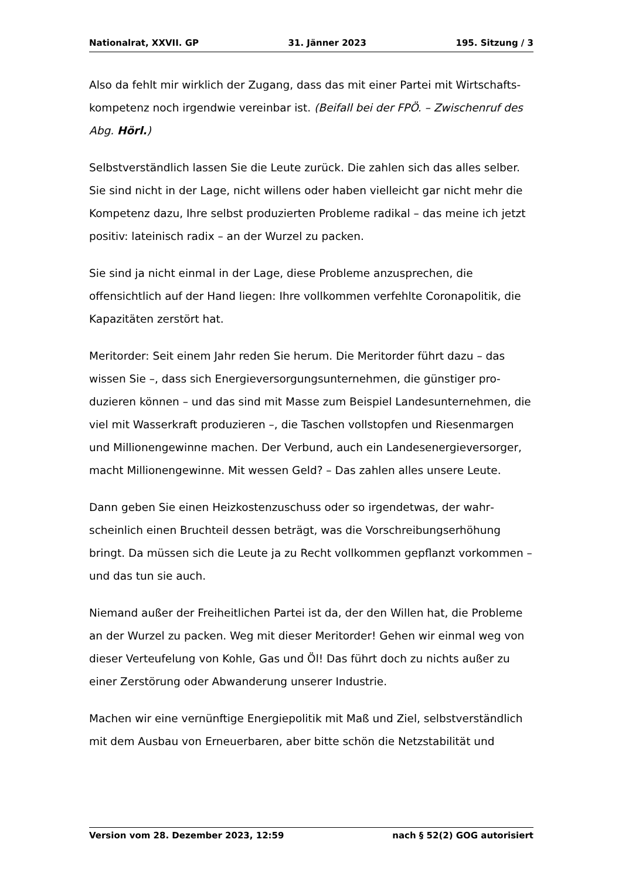Nationalrat, XXVII. GP 31. Jänner 2023 195. Sitzung / 3
Also da fehlt mir wirklich der Zugang, dass das mit einer Partei mit Wirtschafts­kompetenz noch irgendwie vereinbar ist. (Beifall bei der FPÖ. – Zwischenruf des Abg. Hörl.)
Selbstverständlich lassen Sie die Leute zurück. Die zahlen sich das alles selber. Sie sind nicht in der Lage, nicht willens oder haben vielleicht gar nicht mehr die Kompetenz dazu, Ihre selbst produzierten Probleme radikal – das meine ich jetzt positiv: lateinisch radix – an der Wurzel zu packen.
Sie sind ja nicht einmal in der Lage, diese Probleme anzusprechen, die offensicht­lich auf der Hand liegen: Ihre vollkommen verfehlte Coronapolitik, die Kapa­zitäten zerstört hat.
Meritorder: Seit einem Jahr reden Sie herum. Die Meritorder führt dazu – das wissen Sie –, dass sich Energieversorgungsunternehmen, die günstiger pro­duzieren können – und das sind mit Masse zum Beispiel Landesunternehmen, die viel mit Wasserkraft produzieren –, die Taschen vollstopfen und Rie­senmargen und Millionengewinne machen. Der Verbund, auch ein Landesener­gieversorger, macht Millionengewinne. Mit wessen Geld? – Das zahlen alles unsere Leute.
Dann geben Sie einen Heizkostenzuschuss oder so irgendetwas, der wahr­scheinlich einen Bruchteil dessen beträgt, was die Vorschreibungser­höhung bringt. Da müssen sich die Leute ja zu Recht vollkommen gepflanzt vorkommen – und das tun sie auch.
Niemand außer der Freiheitlichen Partei ist da, der den Willen hat, die Probleme an der Wurzel zu packen. Weg mit dieser Meritorder! Gehen wir einmal weg von dieser Verteufelung von Kohle, Gas und Öl! Das führt doch zu nichts außer zu einer Zerstörung oder Abwanderung unserer Industrie.
Machen wir eine vernünftige Energiepolitik mit Maß und Ziel, selbstverständlich mit dem Ausbau von Erneuerbaren, aber bitte schön die Netzstabilität und
Version vom 28. Dezember 2023, 12:59 nach § 52(2) GOG autorisiert